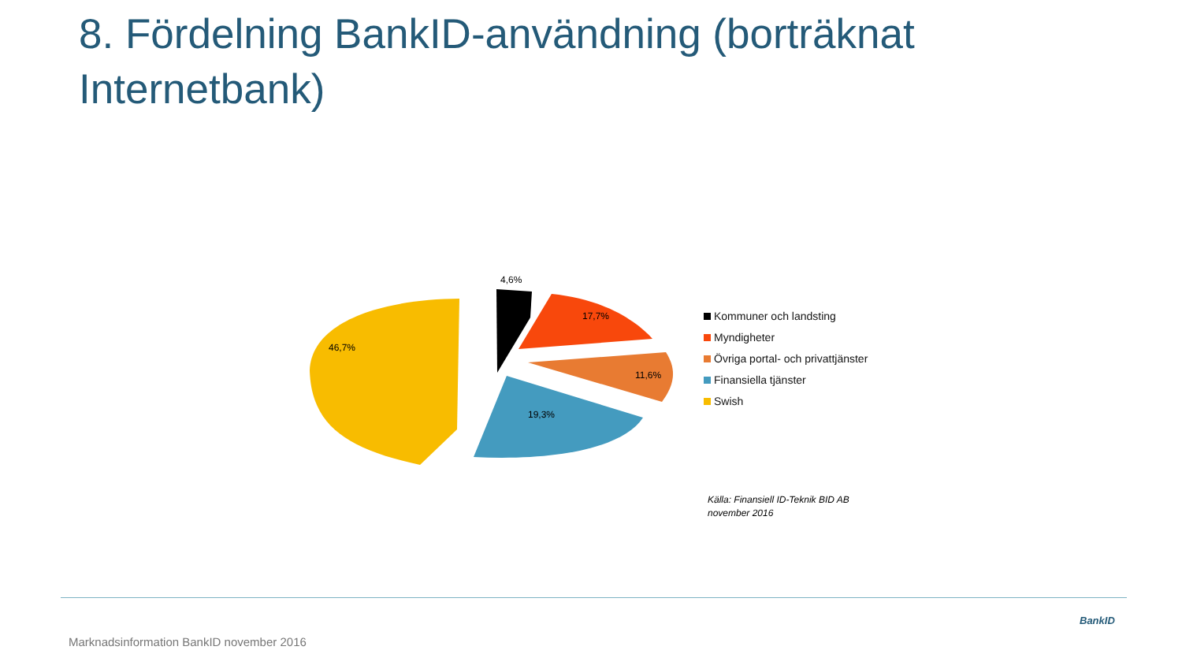8. Fördelning BankID-användning (borträknat Internetbank)
4,6%
17,7%
11,6%
19,3%
46,7%
Kommuner och landsting
Myndigheter
Övriga portal- och privattjänster
Finansiella tjänster
Swish
Källa: Finansiell ID-Teknik BID AB
november 2016
Marknadsinformation BankID november 2016
BankID